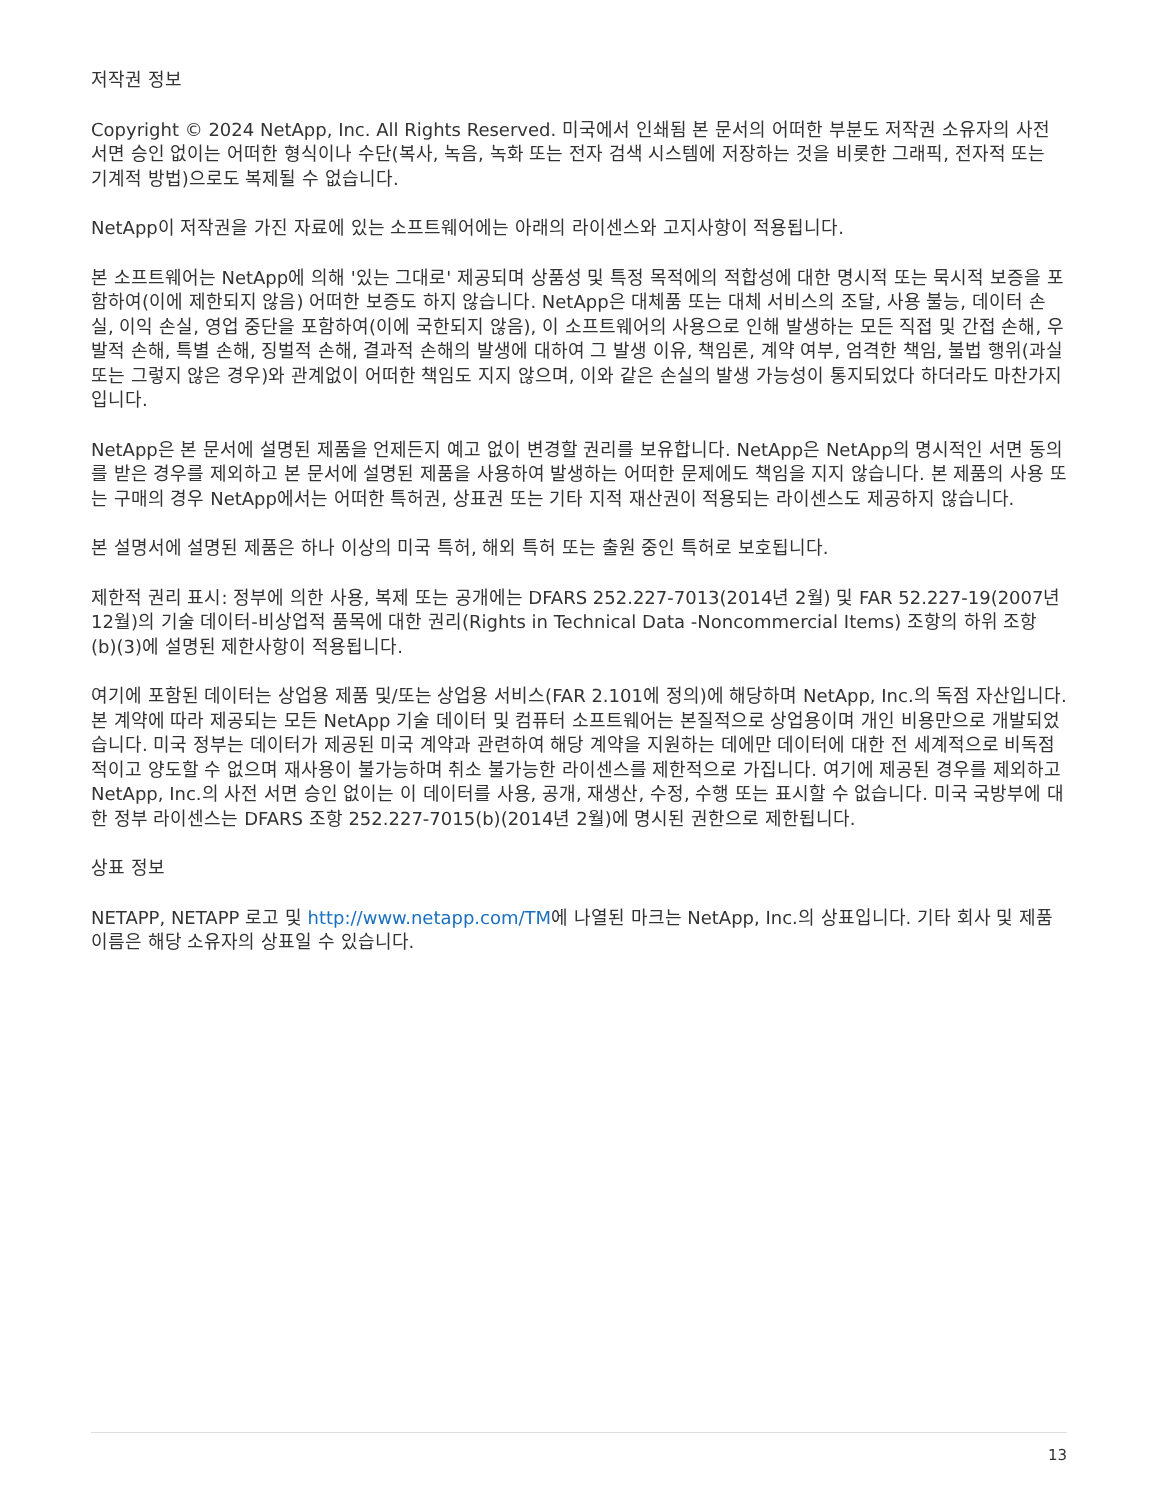저작권 정보
Copyright © 2024 NetApp, Inc. All Rights Reserved. 미국에서 인쇄됨 본 문서의 어떠한 부분도 저작권 소유자의 사전 서면 승인 없이는 어떠한 형식이나 수단(복사, 녹음, 녹화 또는 전자 검색 시스템에 저장하는 것을 비롯한 그래픽, 전자적 또는 기계적 방법)으로도 복제될 수 없습니다.
NetApp이 저작권을 가진 자료에 있는 소프트웨어에는 아래의 라이센스와 고지사항이 적용됩니다.
본 소프트웨어는 NetApp에 의해 '있는 그대로' 제공되며 상품성 및 특정 목적에의 적합성에 대한 명시적 또는 묵시적 보증을 포함하여(이에 제한되지 않음) 어떠한 보증도 하지 않습니다. NetApp은 대체품 또는 대체 서비스의 조달, 사용 불능, 데이터 손실, 이익 손실, 영업 중단을 포함하여(이에 국한되지 않음), 이 소프트웨어의 사용으로 인해 발생하는 모든 직접 및 간접 손해, 우발적 손해, 특별 손해, 징벌적 손해, 결과적 손해의 발생에 대하여 그 발생 이유, 책임론, 계약 여부, 엄격한 책임, 불법 행위(과실 또는 그렇지 않은 경우)와 관계없이 어떠한 책임도 지지 않으며, 이와 같은 손실의 발생 가능성이 통지되었다 하더라도 마찬가지입니다.
NetApp은 본 문서에 설명된 제품을 언제든지 예고 없이 변경할 권리를 보유합니다. NetApp은 NetApp의 명시적인 서면 동의를 받은 경우를 제외하고 본 문서에 설명된 제품을 사용하여 발생하는 어떠한 문제에도 책임을 지지 않습니다. 본 제품의 사용 또는 구매의 경우 NetApp에서는 어떠한 특허권, 상표권 또는 기타 지적 재산권이 적용되는 라이센스도 제공하지 않습니다.
본 설명서에 설명된 제품은 하나 이상의 미국 특허, 해외 특허 또는 출원 중인 특허로 보호됩니다.
제한적 권리 표시: 정부에 의한 사용, 복제 또는 공개에는 DFARS 252.227-7013(2014년 2월) 및 FAR 52.227-19(2007년 12월)의 기술 데이터-비상업적 품목에 대한 권리(Rights in Technical Data -Noncommercial Items) 조항의 하위 조항 (b)(3)에 설명된 제한사항이 적용됩니다.
여기에 포함된 데이터는 상업용 제품 및/또는 상업용 서비스(FAR 2.101에 정의)에 해당하며 NetApp, Inc.의 독점 자산입니다. 본 계약에 따라 제공되는 모든 NetApp 기술 데이터 및 컴퓨터 소프트웨어는 본질적으로 상업용이며 개인 비용만으로 개발되었습니다. 미국 정부는 데이터가 제공된 미국 계약과 관련하여 해당 계약을 지원하는 데에만 데이터에 대한 전 세계적으로 비독점적이고 양도할 수 없으며 재사용이 불가능하며 취소 불가능한 라이센스를 제한적으로 가집니다. 여기에 제공된 경우를 제외하고 NetApp, Inc.의 사전 서면 승인 없이는 이 데이터를 사용, 공개, 재생산, 수정, 수행 또는 표시할 수 없습니다. 미국 국방부에 대한 정부 라이센스는 DFARS 조항 252.227-7015(b)(2014년 2월)에 명시된 권한으로 제한됩니다.
상표 정보
NETAPP, NETAPP 로고 및 http://www.netapp.com/TM에 나열된 마크는 NetApp, Inc.의 상표입니다. 기타 회사 및 제품 이름은 해당 소유자의 상표일 수 있습니다.
13